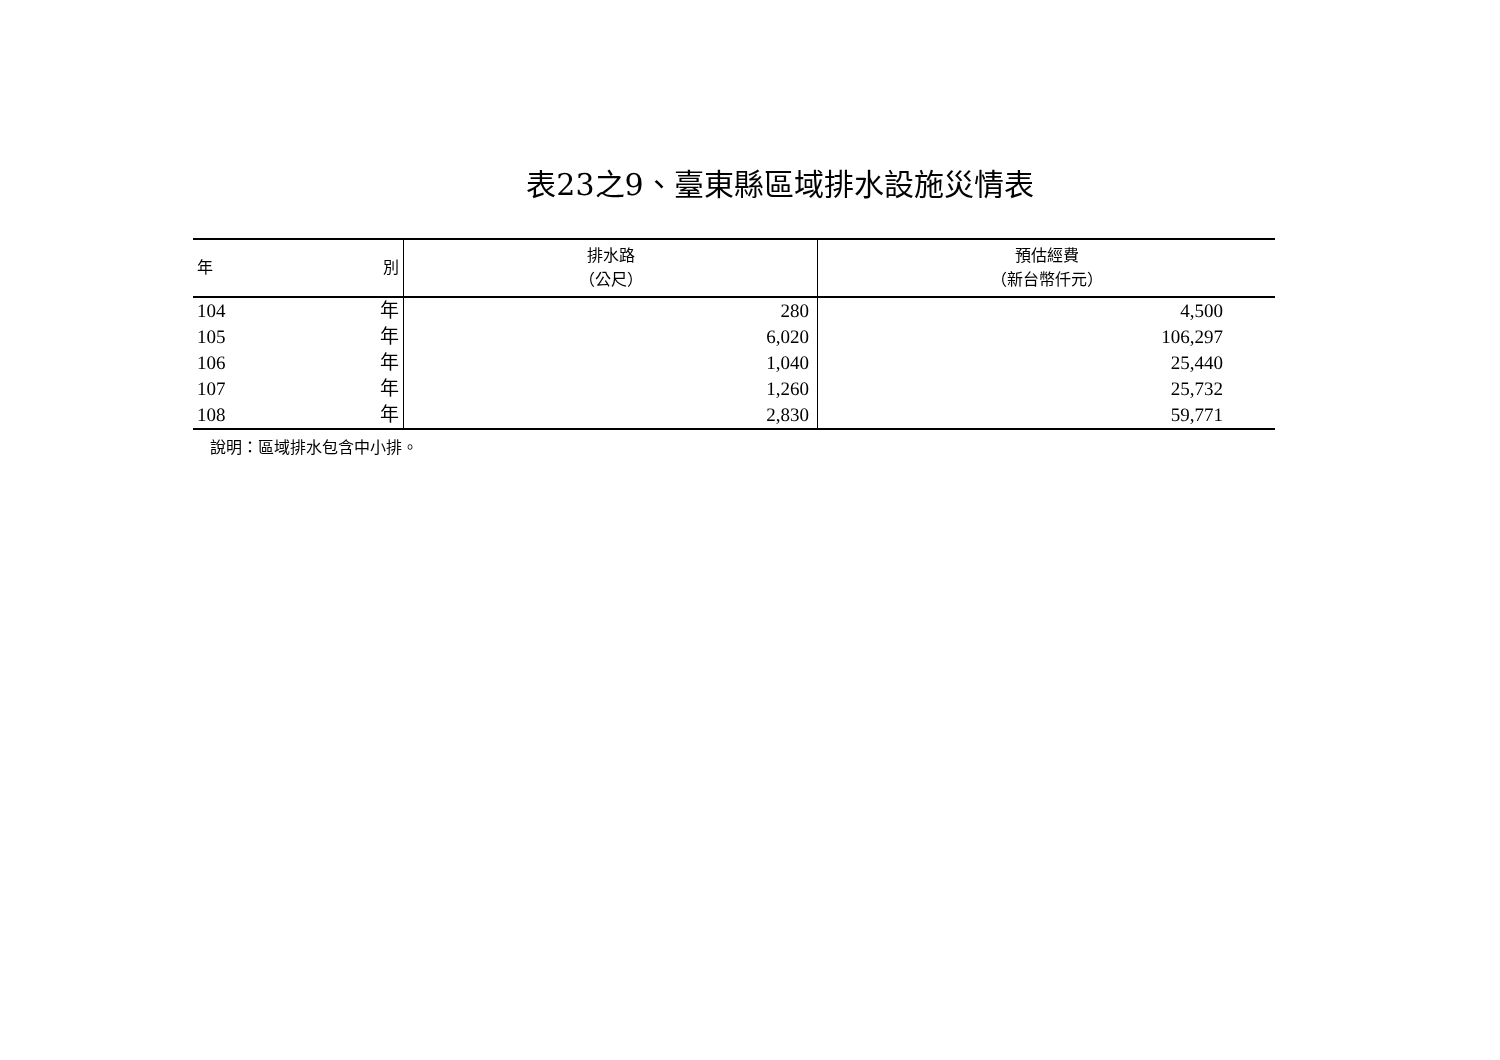表23之9、臺東縣區域排水設施災情表
| 年 別 | 排水路 （公尺） | 預估經費 （新台幣仟元） |
| --- | --- | --- |
| 104 年 | 280 | 4,500 |
| 105 年 | 6,020 | 106,297 |
| 106 年 | 1,040 | 25,440 |
| 107 年 | 1,260 | 25,732 |
| 108 年 | 2,830 | 59,771 |
說明：區域排水包含中小排。